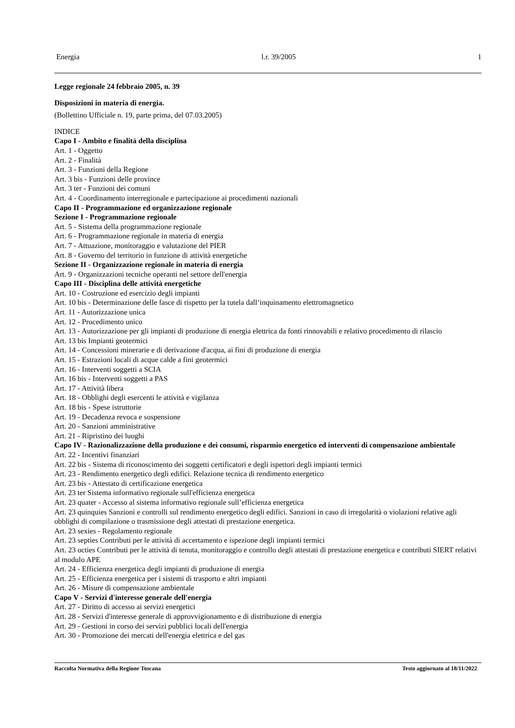Energia l.r. 39/2005 1
Legge regionale 24 febbraio 2005, n. 39
Disposizioni in materia di energia.
(Bollettino Ufficiale n. 19, parte prima, del 07.03.2005)
INDICE
Capo I - Ambito e finalità della disciplina
Art. 1 - Oggetto
Art. 2 - Finalità
Art. 3 - Funzioni della Regione
Art. 3 bis - Funzioni delle province
Art. 3 ter - Funzioni dei comuni
Art. 4 - Coordinamento interregionale e partecipazione ai procedimenti nazionali
Capo II - Programmazione ed organizzazione regionale
Sezione I - Programmazione regionale
Art. 5 - Sistema della programmazione regionale
Art. 6 - Programmazione regionale in materia di energia
Art. 7 - Attuazione, monitoraggio e valutazione del PIER
Art. 8 - Governo del territorio in funzione di attività energetiche
Sezione II - Organizzazione regionale in materia di energia
Art. 9 - Organizzazioni tecniche operanti nel settore dell'energia
Capo III - Disciplina delle attività energetiche
Art. 10 - Costruzione ed esercizio degli impianti
Art. 10 bis - Determinazione delle fasce di rispetto per la tutela dall’inquinamento elettromagnetico
Art. 11 - Autorizzazione unica
Art. 12 - Procedimento unico
Art. 13 - Autorizzazione per gli impianti di produzione di energia elettrica da fonti rinnovabili e relativo procedimento di rilascio
Art. 13 bis Impianti geotermici
Art. 14 - Concessioni minerarie e di derivazione d'acqua, ai fini di produzione di energia
Art. 15 - Estrazioni locali di acque calde a fini geotermici
Art. 16 - Interventi soggetti a SCIA
Art. 16 bis - Interventi soggetti a PAS
Art. 17 - Attività libera
Art. 18 - Obblighi degli esercenti le attività e vigilanza
Art. 18 bis - Spese istruttorie
Art. 19 - Decadenza revoca e sospensione
Art. 20 - Sanzioni amministrative
Art. 21 - Ripristino dei luoghi
Capo IV - Razionalizzazione della produzione e dei consumi, risparmio energetico ed interventi di compensazione ambientale
Art. 22 - Incentivi finanziari
Art. 22 bis - Sistema di riconoscimento dei soggetti certificatori e degli ispettori degli impianti termici
Art. 23 - Rendimento energetico degli edifici. Relazione tecnica di rendimento energetico
Art. 23 bis - Attestato di certificazione energetica
Art. 23 ter Sistema informativo regionale sull'efficienza energetica
Art. 23 quater - Accesso al sistema informativo regionale sull’efficienza energetica
Art. 23 quinquies Sanzioni e controlli sul rendimento energetico degli edifici. Sanzioni in caso di irregolarità o violazioni relative agli obblighi di compilazione o trasmissione degli attestati di prestazione energetica.
Art. 23 sexies - Regolamento regionale
Art. 23 septies Contributi per le attività di accertamento e ispezione degli impianti termici
Art. 23 octies Contributi per le attività di tenuta, monitoraggio e controllo degli attestati di prestazione energetica e contributi SIERT relativi al modulo APE
Art. 24 - Efficienza energetica degli impianti di produzione di energia
Art. 25 - Efficienza energetica per i sistemi di trasporto e altri impianti
Art. 26 - Misure di compensazione ambientale
Capo V - Servizi d'interesse generale dell'energia
Art. 27 - Diritto di accesso ai servizi energetici
Art. 28 - Servizi d'interesse generale di approvvigionamento e di distribuzione di energia
Art. 29 - Gestioni in corso dei servizi pubblici locali dell'energia
Art. 30 - Promozione dei mercati dell'energia elettrica e del gas
Raccolta Normativa della Regione Toscana Testo aggiornato al 18/11/2022